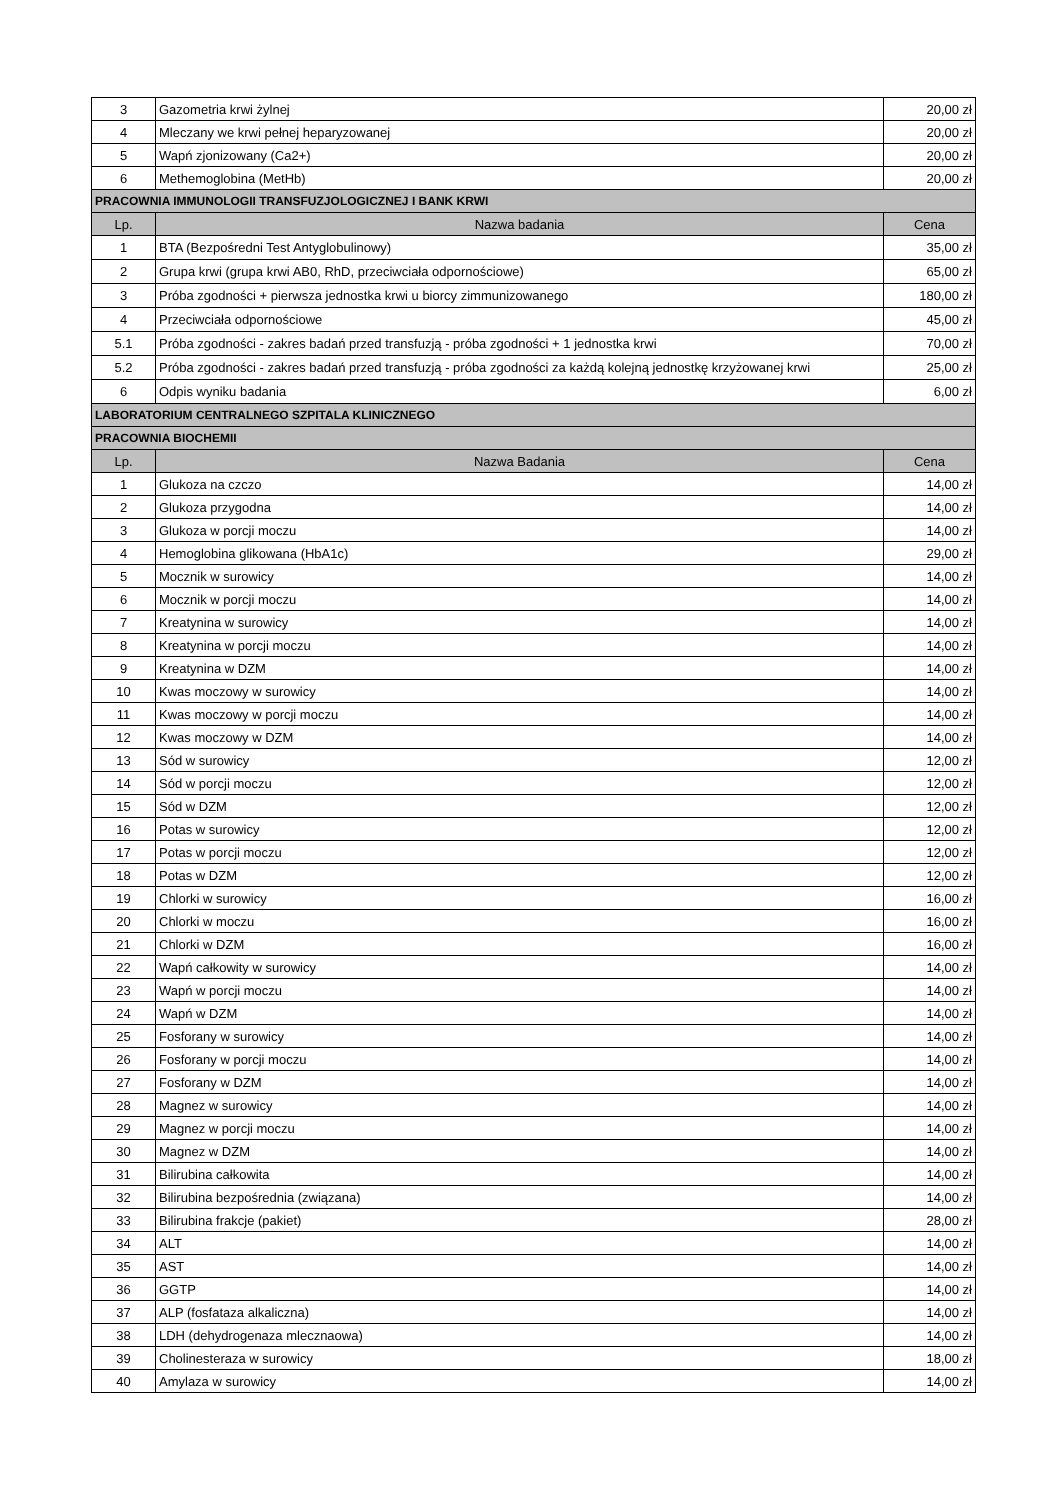| 3 | Gazometria krwi żylnej | 20,00 zł |
| 4 | Mleczany we krwi pełnej heparyzowanej | 20,00 zł |
| 5 | Wapń zjonizowany (Ca2+) | 20,00 zł |
| 6 | Methemoglobina (MetHb) | 20,00 zł |
| PRACOWNIA IMMUNOLOGII TRANSFUZJOLOGICZNEJ I BANK KRWI | | |
| Lp. | Nazwa badania | Cena |
| 1 | BTA (Bezpośredni Test Antyglobulinowy) | 35,00 zł |
| 2 | Grupa krwi (grupa krwi AB0, RhD, przeciwciała odpornościowe) | 65,00 zł |
| 3 | Próba zgodności + pierwsza jednostka krwi u biorcy zimmunizowanego | 180,00 zł |
| 4 | Przeciwciała odpornościowe | 45,00 zł |
| 5.1 | Próba zgodności - zakres badań przed transfuzją - próba zgodności + 1 jednostka krwi | 70,00 zł |
| 5.2 | Próba zgodności - zakres badań przed transfuzją - próba zgodności za każdą kolejną jednostkę krzyżowanej krwi | 25,00 zł |
| 6 | Odpis wyniku badania | 6,00 zł |
| LABORATORIUM CENTRALNEGO SZPITALA KLINICZNEGO | | |
| PRACOWNIA BIOCHEMII | | |
| Lp. | Nazwa Badania | Cena |
| 1 | Glukoza na czczo | 14,00 zł |
| 2 | Glukoza przygodna | 14,00 zł |
| 3 | Glukoza w porcji moczu | 14,00 zł |
| 4 | Hemoglobina glikowana (HbA1c) | 29,00 zł |
| 5 | Mocznik w surowicy | 14,00 zł |
| 6 | Mocznik w porcji moczu | 14,00 zł |
| 7 | Kreatynina w surowicy | 14,00 zł |
| 8 | Kreatynina w porcji moczu | 14,00 zł |
| 9 | Kreatynina w DZM | 14,00 zł |
| 10 | Kwas moczowy w surowicy | 14,00 zł |
| 11 | Kwas moczowy w porcji moczu | 14,00 zł |
| 12 | Kwas moczowy w DZM | 14,00 zł |
| 13 | Sód w surowicy | 12,00 zł |
| 14 | Sód w porcji moczu | 12,00 zł |
| 15 | Sód w DZM | 12,00 zł |
| 16 | Potas w surowicy | 12,00 zł |
| 17 | Potas w porcji moczu | 12,00 zł |
| 18 | Potas w DZM | 12,00 zł |
| 19 | Chlorki w surowicy | 16,00 zł |
| 20 | Chlorki w moczu | 16,00 zł |
| 21 | Chlorki w DZM | 16,00 zł |
| 22 | Wapń całkowity w surowicy | 14,00 zł |
| 23 | Wapń w porcji moczu | 14,00 zł |
| 24 | Wapń w DZM | 14,00 zł |
| 25 | Fosforany w surowicy | 14,00 zł |
| 26 | Fosforany w porcji moczu | 14,00 zł |
| 27 | Fosforany w DZM | 14,00 zł |
| 28 | Magnez w surowicy | 14,00 zł |
| 29 | Magnez w porcji moczu | 14,00 zł |
| 30 | Magnez w DZM | 14,00 zł |
| 31 | Bilirubina całkowita | 14,00 zł |
| 32 | Bilirubina bezpośrednia (związana) | 14,00 zł |
| 33 | Bilirubina frakcje (pakiet) | 28,00 zł |
| 34 | ALT | 14,00 zł |
| 35 | AST | 14,00 zł |
| 36 | GGTP | 14,00 zł |
| 37 | ALP (fosfataza alkaliczna) | 14,00 zł |
| 38 | LDH (dehydrogenaza mlecznaowa) | 14,00 zł |
| 39 | Cholinesteraza w surowicy | 18,00 zł |
| 40 | Amylaza w surowicy | 14,00 zł |